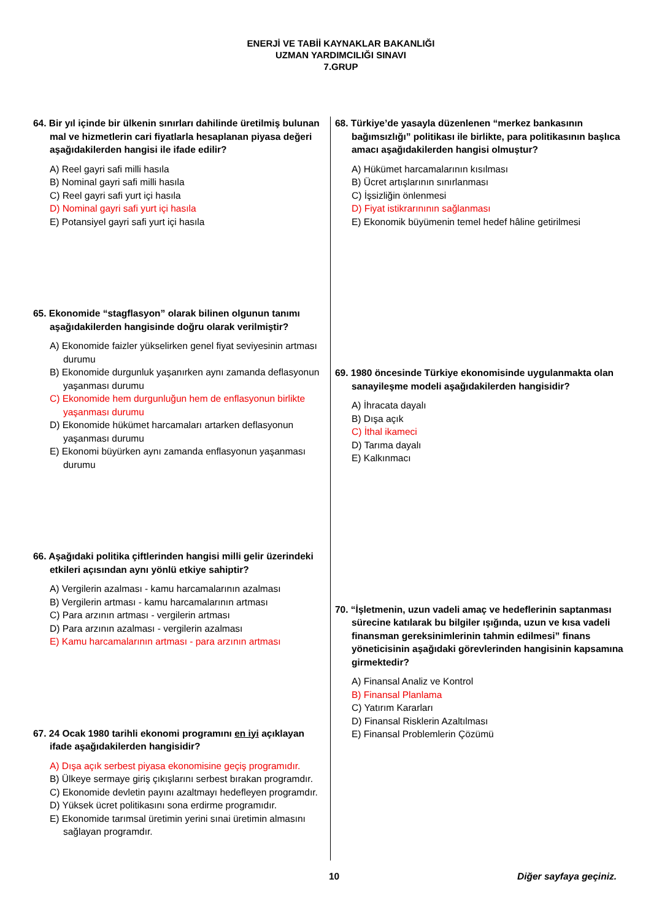ENERJİ VE TABİİ KAYNAKLAR BAKANLIĞI
UZMAN YARDIMCILIĞI SINAVI
7.GRUP
64. Bir yıl içinde bir ülkenin sınırları dahilinde üretilmiş bulunan mal ve hizmetlerin cari fiyatlarla hesaplanan piyasa değeri aşağıdakilerden hangisi ile ifade edilir?
A) Reel gayri safi milli hasıla
B) Nominal gayri safi milli hasıla
C) Reel gayri safi yurt içi hasıla
D) Nominal gayri safi yurt içi hasıla
E) Potansiyel gayri safi yurt içi hasıla
65. Ekonomide “stagflasyon” olarak bilinen olgunun tanımı aşağıdakilerden hangisinde doğru olarak verilmiştir?
A) Ekonomide faizler yükselirken genel fiyat seviyesinin artması durumu
B) Ekonomide durgunluk yaşanırken aynı zamanda deflasyonun yaşanması durumu
C) Ekonomide hem durgunluğun hem de enflasyonun birlikte yaşanması durumu
D) Ekonomide hükümet harcamaları artarken deflasyonun yaşanması durumu
E) Ekonomi büyürken aynı zamanda enflasyonun yaşanması durumu
66. Aşağıdaki politika çiftlerinden hangisi milli gelir üzerindeki etkileri açısından aynı yönlü etkiye sahiptir?
A) Vergilerin azalması - kamu harcamalarının azalması
B) Vergilerin artması - kamu harcamalarının artması
C) Para arzının artması - vergilerin artması
D) Para arzının azalması - vergilerin azalması
E) Kamu harcamalarının artması - para arzının artması
67. 24 Ocak 1980 tarihli ekonomi programını en iyi açıklayan ifade aşağıdakilerden hangisidir?
A) Dışa açık serbest piyasa ekonomisine geçiş programıdır.
B) Ülkeye sermaye giriş çıkışlarını serbest bırakan programdır.
C) Ekonomide devletin payını azaltmayı hedefleyen programdır.
D) Yüksek ücret politikasını sona erdirme programıdır.
E) Ekonomide tarımsal üretimin yerini sınai üretimin almasını sağlayan programdır.
68. Türkiye’de yasayla düzenlenen “merkez bankasının bağımsızlığı” politikası ile birlikte, para politikasının başlıca amacı aşağıdakilerden hangisi olmuştur?
A) Hükümet harcamalarının kısılması
B) Ücret artışlarının sınırlanması
C) İşsizliğin önlenmesi
D) Fiyat istikrarınının sağlanması
E) Ekonomik büyümenin temel hedef hâline getirilmesi
69. 1980 öncesinde Türkiye ekonomisinde uygulanmakta olan sanayileşme modeli aşağıdakilerden hangisidir?
A) İhracata dayalı
B) Dışa açık
C) İthal ikameci
D) Tarıma dayalı
E) Kalkınmacı
70. “İşletmenin, uzun vadeli amaç ve hedeflerinin saptanması sürecine katılarak bu bilgiler ışığında, uzun ve kısa vadeli finansman gereksinimlerinin tahmin edilmesi” finans yöneticisinin aşağıdaki görevlerinden hangisinin kapsamına girmektedir?
A) Finansal Analiz ve Kontrol
B) Finansal Planlama
C) Yatırım Kararları
D) Finansal Risklerin Azaltılması
E) Finansal Problemlerin Çözümü
10 Diğer sayfaya geçiniz.